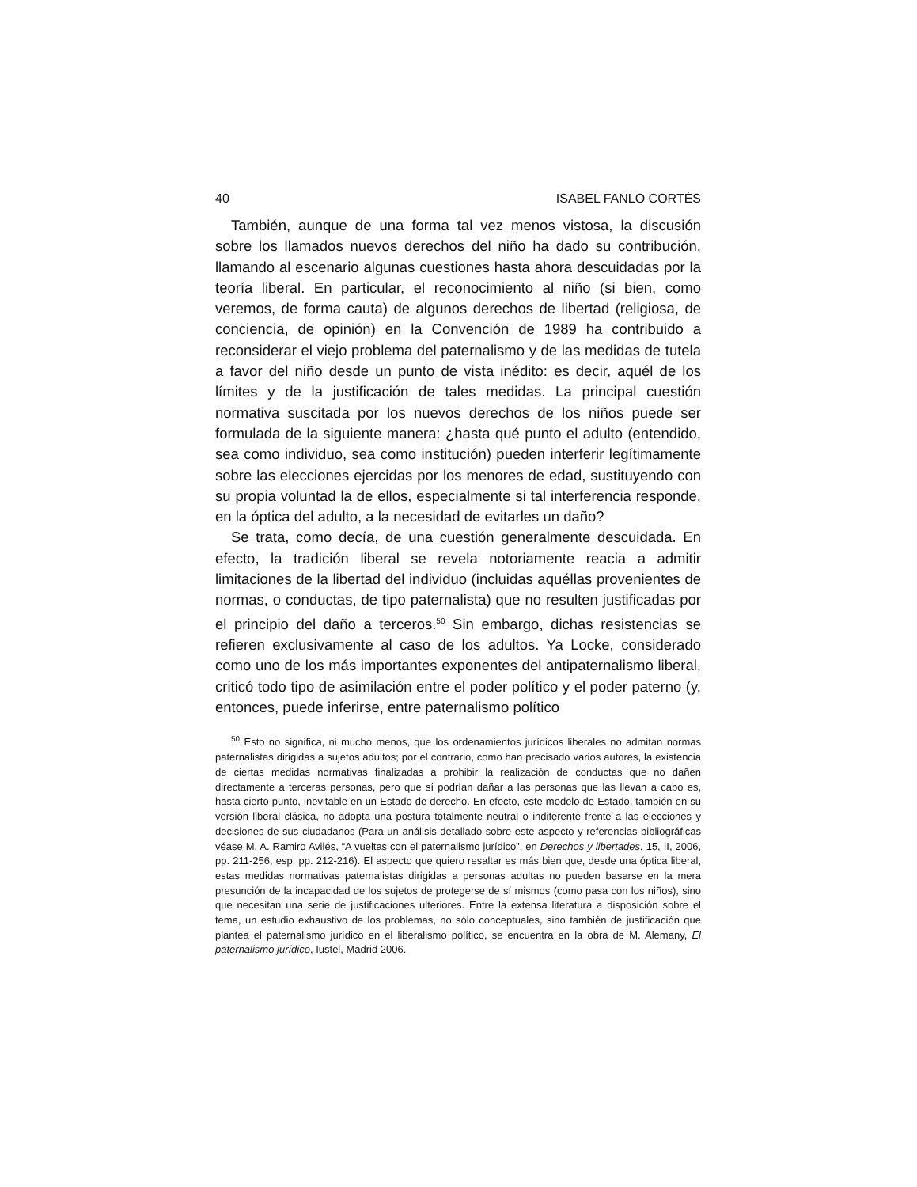40 ISABEL FANLO CORTÉS
También, aunque de una forma tal vez menos vistosa, la discusión sobre los llamados nuevos derechos del niño ha dado su contribución, llamando al escenario algunas cuestiones hasta ahora descuidadas por la teoría liberal. En particular, el reconocimiento al niño (si bien, como veremos, de forma cauta) de algunos derechos de libertad (religiosa, de conciencia, de opinión) en la Convención de 1989 ha contribuido a reconsiderar el viejo problema del paternalismo y de las medidas de tutela a favor del niño desde un punto de vista inédito: es decir, aquél de los límites y de la justificación de tales medidas. La principal cuestión normativa suscitada por los nuevos derechos de los niños puede ser formulada de la siguiente manera: ¿hasta qué punto el adulto (entendido, sea como individuo, sea como institución) pueden interferir legítimamente sobre las elecciones ejercidas por los menores de edad, sustituyendo con su propia voluntad la de ellos, especialmente si tal interferencia responde, en la óptica del adulto, a la necesidad de evitarles un daño?
Se trata, como decía, de una cuestión generalmente descuidada. En efecto, la tradición liberal se revela notoriamente reacia a admitir limitaciones de la libertad del individuo (incluidas aquéllas provenientes de normas, o conductas, de tipo paternalista) que no resulten justificadas por el principio del daño a terceros.<sup>50</sup> Sin embargo, dichas resistencias se refieren exclusivamente al caso de los adultos. Ya Locke, considerado como uno de los más importantes exponentes del antipaternalismo liberal, criticó todo tipo de asimilación entre el poder político y el poder paterno (y, entonces, puede inferirse, entre paternalismo político
<sup>50</sup> Esto no significa, ni mucho menos, que los ordenamientos jurídicos liberales no admitan normas paternalistas dirigidas a sujetos adultos; por el contrario, como han precisado varios autores, la existencia de ciertas medidas normativas finalizadas a prohibir la realización de conductas que no dañen directamente a terceras personas, pero que sí podrían dañar a las personas que las llevan a cabo es, hasta cierto punto, inevitable en un Estado de derecho. En efecto, este modelo de Estado, también en su versión liberal clásica, no adopta una postura totalmente neutral o indiferente frente a las elecciones y decisiones de sus ciudadanos (Para un análisis detallado sobre este aspecto y referencias bibliográficas véase M. A. Ramiro Avilés, “A vueltas con el paternalismo jurídico”, en Derechos y libertades, 15, II, 2006, pp. 211-256, esp. pp. 212-216). El aspecto que quiero resaltar es más bien que, desde una óptica liberal, estas medidas normativas paternalistas dirigidas a personas adultas no pueden basarse en la mera presunción de la incapacidad de los sujetos de protegerse de sí mismos (como pasa con los niños), sino que necesitan una serie de justificaciones ulteriores. Entre la extensa literatura a disposición sobre el tema, un estudio exhaustivo de los problemas, no sólo conceptuales, sino también de justificación que plantea el paternalismo jurídico en el liberalismo político, se encuentra en la obra de M. Alemany, El paternalismo jurídico, Iustel, Madrid 2006.